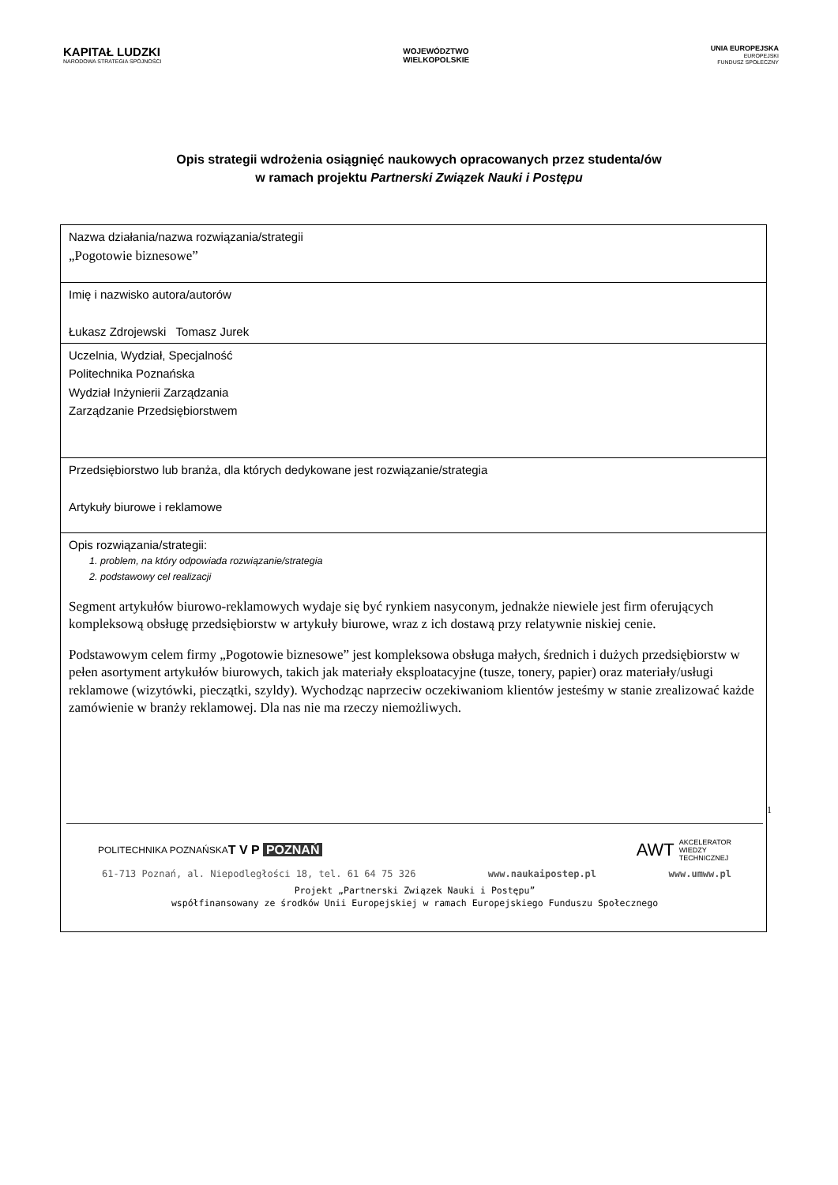KAPITAŁ LUDZKI
NARODOWA STRATEGIA SPÓJNOŚCI
WOJEWÓDZTWO
WIELKOPOLSKIE
UNIA EUROPEJSKA
EUROPEJSKI
FUNDUSZ SPOŁECZNY
Opis strategii wdrożenia osiągnięć naukowych opracowanych przez studenta/ów
w ramach projektu Partnerski Związek Nauki i Postępu
| Nazwa działania/nazwa rozwiązania/strategii „Pogotowie biznesowe” |
| Imię i nazwisko autora/autorów Łukasz Zdrojewski Tomasz Jurek |
| Uczelnia, Wydział, Specjalność Politechnika Poznańska Wydział Inżynierii Zarządzania Zarządzanie Przedsiębiorstwem |
| Przedsiębiorstwo lub branża, dla których dedykowane jest rozwiązanie/strategia Artykuły biurowe i reklamowe |
| Opis rozwiązania/strategii: 1. problem, na który odpowiada rozwiązanie/strategia 2. podstawowy cel realizacji Segment artykułów biurowo-reklamowych wydaje się być rynkiem nasyconym, jednakże niewiele jest firm oferujących kompleksową obsługę przedsiębiorstw w artykuły biurowe, wraz z ich dostawą przy relatywnie niskiej cenie. Podstawowym celem firmy „Pogotowie biznesowe” jest kompleksowa obsługa małych, średnich i dużych przedsiębiorstw w pełen asortyment artykułów biurowych, takich jak materiały eksploatacyjne (tusze, tonery, papier) oraz materiały/usługi reklamowe (wizytówki, pieczątki, szyldy). Wychodząc naprzeciw oczekiwaniom klientów jesteśmy w stanie zrealizować każde zamówienie w branży reklamowej. Dla nas nie ma rzeczy niemożliwych. |
1
POLITECHNIKA POZNAŃSKA T V P POZNAŃ AWT AKCELERATOR
WIEDZY
TECHNICZNEJ
61-713 Poznań, al. Niepodległości 18, tel. 61 64 75 326 www.naukaipostep.pl www.umww.pl
Projekt „Partnerski Związek Nauki i Postępu”
współfinansowany ze środków Unii Europejskiej w ramach Europejskiego Funduszu Społecznego